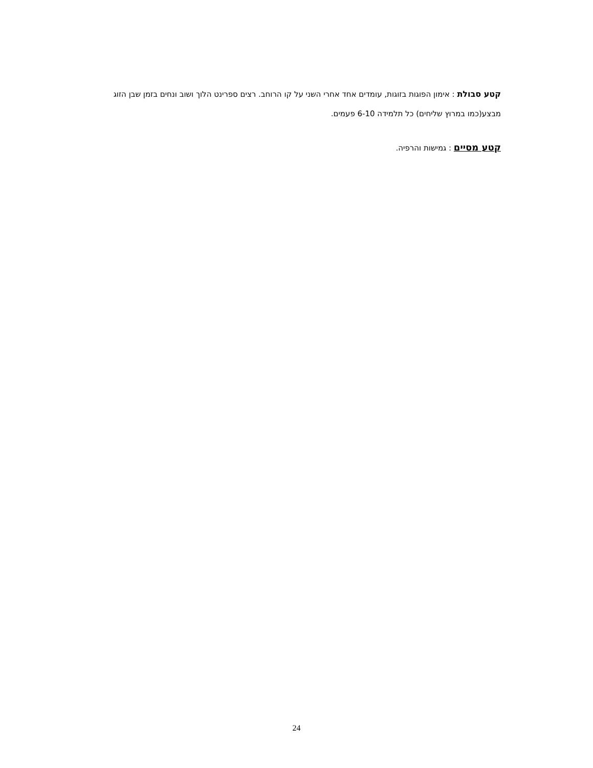קטע סבולת : אימון הפוגות בזוגות, עומדים אחד אחרי השני על קו הרוחב. רצים ספרינט הלוך ושוב ונחים בזמן שבן הזוג מבצע(כמו במרוץ שליחים) כל תלמידה 6-10 פעמים.
קטע מסיים : גמישות והרפיה.
24